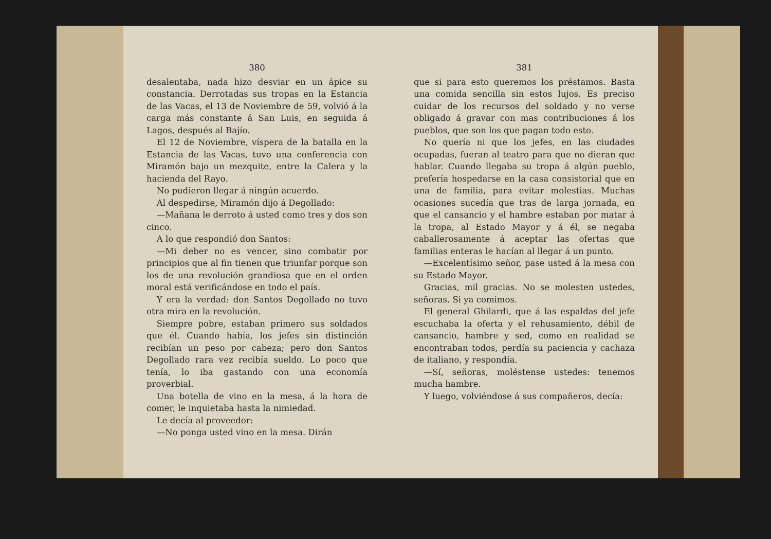380
desalentaba, nada hizo desviar en un ápice su constancia. Derrotadas sus tropas en la Estancia de las Vacas, el 13 de Noviembre de 59, volvió á la carga más constante á San Luis, en seguida á Lagos, después al Bajío.
El 12 de Noviembre, víspera de la batalla en la Estancia de las Vacas, tuvo una conferencia con Miramón bajo un mezquite, entre la Calera y la hacienda del Rayo.
No pudieron llegar á ningún acuerdo.
Al despedirse, Miramón dijo á Degollado:
—Mañana le derroto á usted como tres y dos son cinco.
A lo que respondió don Santos:
—Mi deber no es vencer, sino combatir por principios que al fin tienen que triunfar porque son los de una revolución grandiosa que en el orden moral está verificándose en todo el país.
Y era la verdad: don Santos Degollado no tuvo otra mira en la revolución.
Siempre pobre, estaban primero sus soldados que él. Cuando había, los jefes sin distinción recibían un peso por cabeza; pero don Santos Degollado rara vez recibía sueldo. Lo poco que tenía, lo iba gastando con una economía proverbial.
Una botella de vino en la mesa, á la hora de comer, le inquietaba hasta la nimiedad.
Le decía al proveedor:
—No ponga usted vino en la mesa. Dirán
381
que si para esto queremos los préstamos. Basta una comida sencilla sin estos lujos. Es preciso cuidar de los recursos del soldado y no verse obligado á gravar con mas contribuciones á los pueblos, que son los que pagan todo esto.
No quería ni que los jefes, en las ciudades ocupadas, fueran al teatro para que no dieran que hablar. Cuando llegaba su tropa á algún pueblo, prefería hospedarse en la casa consistorial que en una de familia, para evitar molestias. Muchas ocasiones sucedía que tras de larga jornada, en que el cansancio y el hambre estaban por matar á la tropa, al Estado Mayor y á él, se negaba caballerosamente á aceptar las ofertas que familias enteras le hacían al llegar á un punto.
—Excelentísimo señor, pase usted á la mesa con su Estado Mayor.
Gracias, mil gracias. No se molesten ustedes, señoras. Si ya comimos.
El general Ghilardi, que á las espaldas del jefe escuchaba la oferta y el rehusamiento, débil de cansancio, hambre y sed, como en realidad se encontraban todos, perdía su paciencia y cachaza de italiano, y respondía.
—Sí, señoras, moléstense ustedes: tenemos mucha hambre.
Y luego, volviéndose á sus compañeros, decía: